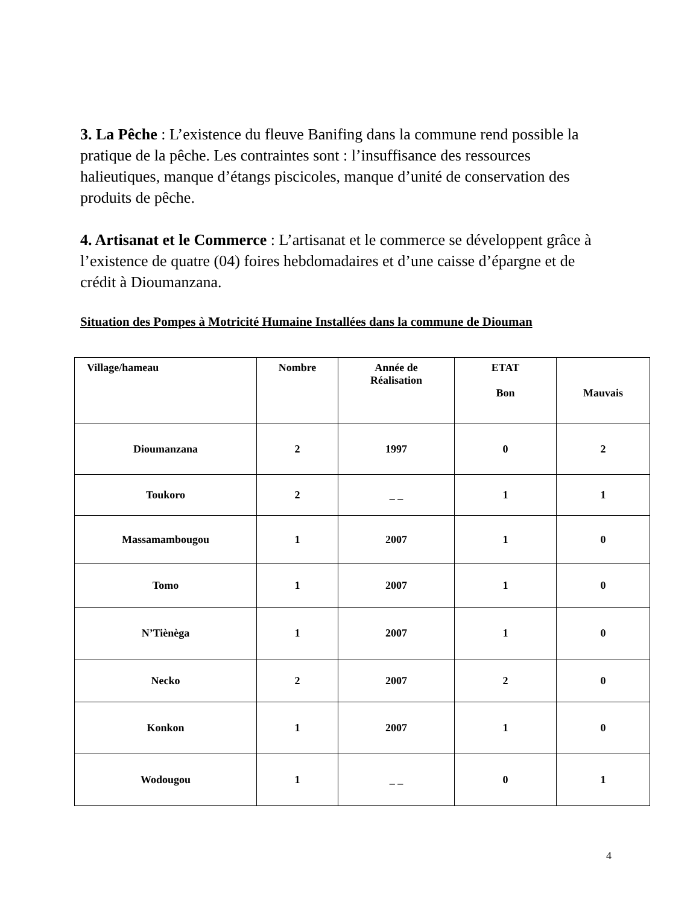3. La Pêche : L’existence du fleuve Banifing dans la commune rend possible la pratique de la pêche. Les contraintes sont : l’insuffisance des ressources halieutiques, manque d’étangs piscicoles, manque d’unité de conservation des produits de pêche.
4. Artisanat et le Commerce : L’artisanat et le commerce se développent grâce à l’existence de quatre (04) foires hebdomadaires et d’une caisse d’épargne et de crédit à Dioumanzana.
Situation des Pompes à Motricité Humaine Installées dans la commune de Diouman
| Village/hameau | Nombre | Année de Réalisation | ETAT Bon | Mauvais |
| Dioumanzana | 2 | 1997 | 0 | 2 |
| Toukoro | 2 | _ _ | 1 | 1 |
| Massamambougou | 1 | 2007 | 1 | 0 |
| Tomo | 1 | 2007 | 1 | 0 |
| N’Tiènèga | 1 | 2007 | 1 | 0 |
| Necko | 2 | 2007 | 2 | 0 |
| Konkon | 1 | 2007 | 1 | 0 |
| Wodougou | 1 | _ _ | 0 | 1 |
4